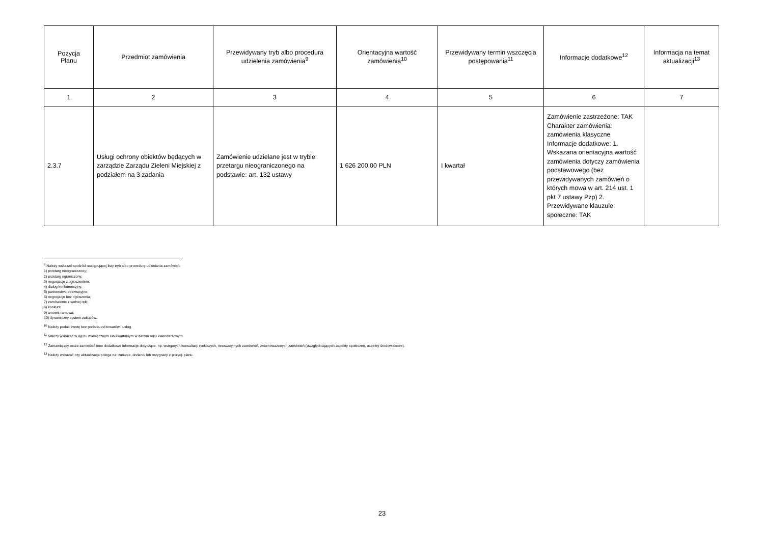| Pozycja Planu | Przedmiot zamówienia | Przewidywany tryb albo procedura udzielenia zamówienia<sup>9</sup> | Orientacyjna wartość zamówienia<sup>10</sup> | Przewidywany termin wszczęcia postępowania<sup>11</sup> | Informacje dodatkowe<sup>12</sup> | Informacja na temat aktualizacji<sup>13</sup> |
| --- | --- | --- | --- | --- | --- | --- |
| 1 | 2 | 3 | 4 | 5 | 6 | 7 |
| 2.3.7 | Usługi ochrony obiektów będących w zarządzie Zarządu Zieleni Miejskiej z podziałem na 3 zadania | Zamówienie udzielane jest w trybie przetargu nieograniczonego na podstawie: art. 132 ustawy | 1 626 200,00 PLN | I kwartał | Zamówienie zastrzeżone: TAK Charakter zamówienia: zamówienia klasyczne Informacje dodatkowe: 1. Wskazana orientacyjna wartość zamówienia dotyczy zamówienia podstawowego (bez przewidywanych zamówień o których mowa w art. 214 ust. 1 pkt 7 ustawy Pzp) 2. Przewidywane klauzule społeczne: TAK | |
<sup>9</sup> Należy wskazać spośród następującej listy tryb albo procedurę udzielania zamówień:
1) przetarg nieograniczony;
2) przetarg ograniczony;
3) negocjacje z ogłoszeniem;
4) dialog konkurencyjny;
5) partnerstwo innowacyjne;
6) negocjacje bez ogłoszenia;
7) zamówienie z wolnej ręki;
8) konkurs;
9) umowa ramowa;
10) dynamiczny system zakupów.
<sup>10</sup> Należy podać kwotę bez podatku od towarów i usług.
<sup>11</sup> Należy wskazać w ujęciu miesięcznym lub kwartalnym w danym roku kalendarzowym.
<sup>12</sup> Zamawiający może zamieścić inne dodatkowe informacje dotyczące, np. wstępnych konsultacji rynkowych, innowacyjnych zamówień, zrównoważonych zamówień (uwzględniających aspekty społeczne, aspekty środowiskowe).
<sup>13</sup> Należy wskazać czy aktualizacja polega na: zmianie, dodaniu lub rezygnacji z pozycji planu.
23